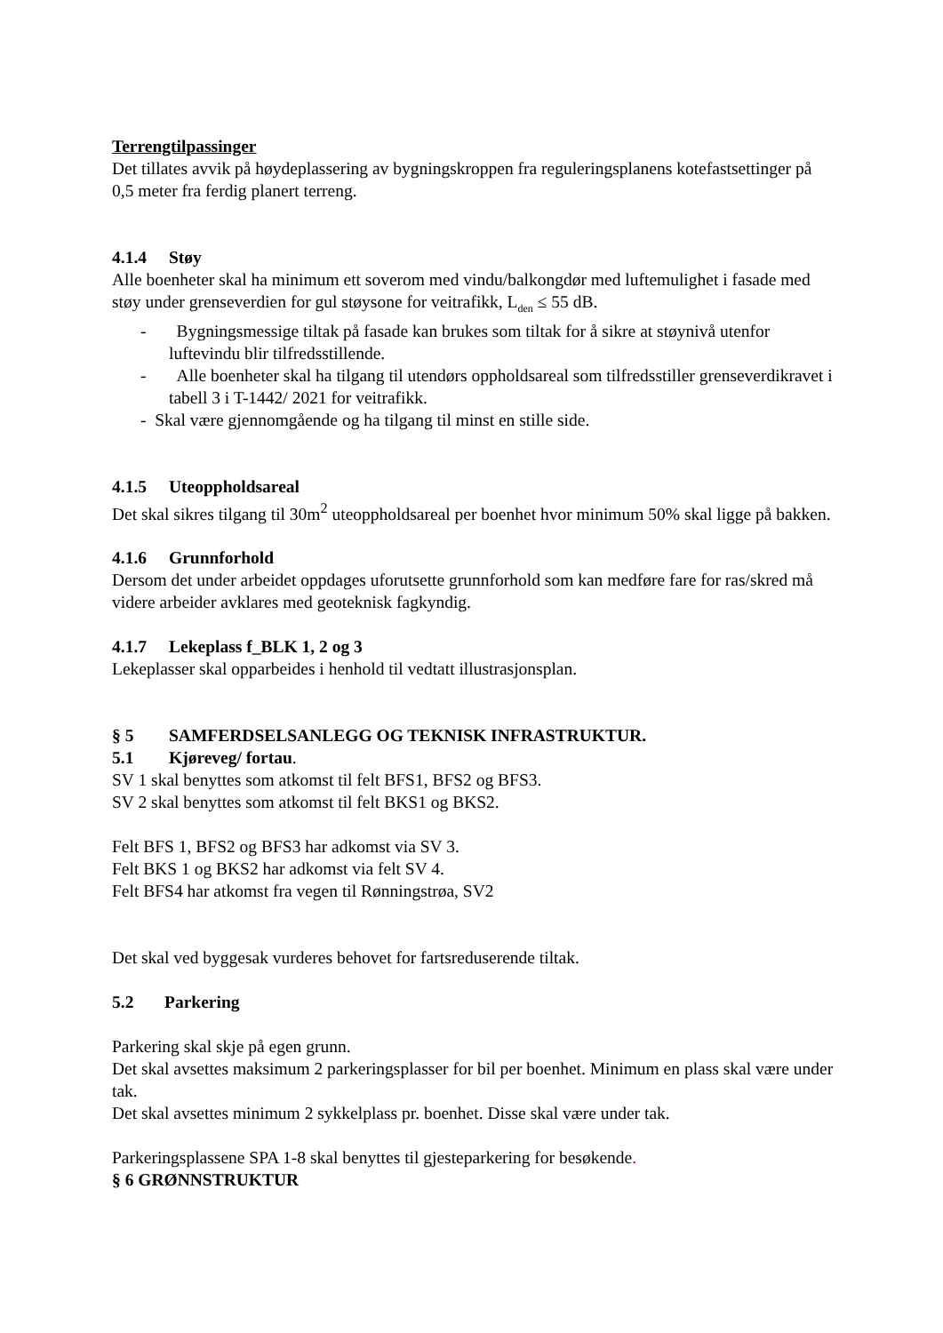Terrengtilpassinger
Det tillates avvik på høydeplassering av bygningskroppen fra reguleringsplanens kotefastsettinger på 0,5 meter fra ferdig planert terreng.
4.1.4 Støy
Alle boenheter skal ha minimum ett soverom med vindu/balkongdør med luftemulighet i fasade med støy under grenseverdien for gul støysone for veitrafikk, L<sub>den</sub> ≤ 55 dB.
- Bygningsmessige tiltak på fasade kan brukes som tiltak for å sikre at støynivå utenfor luftevindu blir tilfredsstillende.
- Alle boenheter skal ha tilgang til utendørs oppholdsareal som tilfredsstiller grenseverdikravet i tabell 3 i T-1442/ 2021 for veitrafikk.
- Skal være gjennomgående og ha tilgang til minst en stille side.
4.1.5 Uteoppholdsareal
Det skal sikres tilgang til 30m<sup>2</sup> uteoppholdsareal per boenhet hvor minimum 50% skal ligge på bakken.
4.1.6 Grunnforhold
Dersom det under arbeidet oppdages uforutsette grunnforhold som kan medføre fare for ras/skred må videre arbeider avklares med geoteknisk fagkyndig.
4.1.7 Lekeplass f_BLK 1, 2 og 3
Lekeplasser skal opparbeides i henhold til vedtatt illustrasjonsplan.
§ 5 SAMFERDSELSANLEGG OG TEKNISK INFRASTRUKTUR.
5.1 Kjøreveg/ fortau.
SV 1 skal benyttes som atkomst til felt BFS1, BFS2 og BFS3.
SV 2 skal benyttes som atkomst til felt BKS1 og BKS2.
Felt BFS 1, BFS2 og BFS3 har adkomst via SV 3.
Felt BKS 1 og BKS2 har adkomst via felt SV 4.
Felt BFS4 har atkomst fra vegen til Rønningstrøa, SV2
Det skal ved byggesak vurderes behovet for fartsreduserende tiltak.
5.2 Parkering
Parkering skal skje på egen grunn.
Det skal avsettes maksimum 2 parkeringsplasser for bil per boenhet. Minimum en plass skal være under tak.
Det skal avsettes minimum 2 sykkelplass pr. boenhet. Disse skal være under tak.
Parkeringsplassene SPA 1-8 skal benyttes til gjesteparkering for besøkende.
§ 6 GRØNNSTRUKTUR